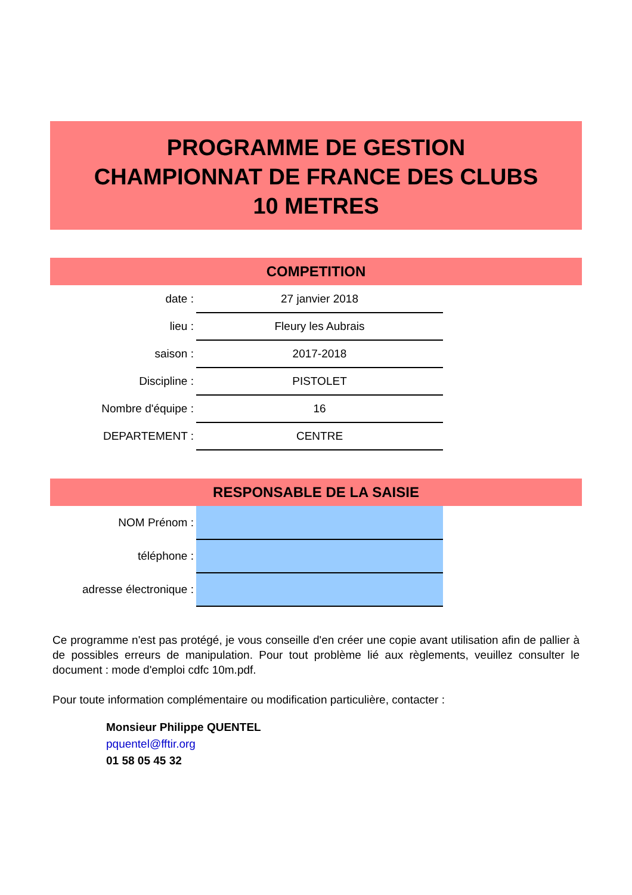PROGRAMME DE GESTION
CHAMPIONNAT DE FRANCE DES CLUBS
10 METRES
COMPETITION
| date : | 27 janvier 2018 |
| lieu : | Fleury les Aubrais |
| saison : | 2017-2018 |
| Discipline : | PISTOLET |
| Nombre d'équipe : | 16 |
| DEPARTEMENT : | CENTRE |
RESPONSABLE DE LA SAISIE
| NOM Prénom : | |
| téléphone : | |
| adresse électronique : | |
Ce programme n'est pas protégé, je vous conseille d'en créer une copie avant utilisation afin de pallier à de possibles erreurs de manipulation. Pour tout problème lié aux règlements, veuillez consulter le document : mode d'emploi cdfc 10m.pdf.
Pour toute information complémentaire ou modification particulière, contacter :
Monsieur Philippe QUENTEL
pquentel@fftir.org
01 58 05 45 32